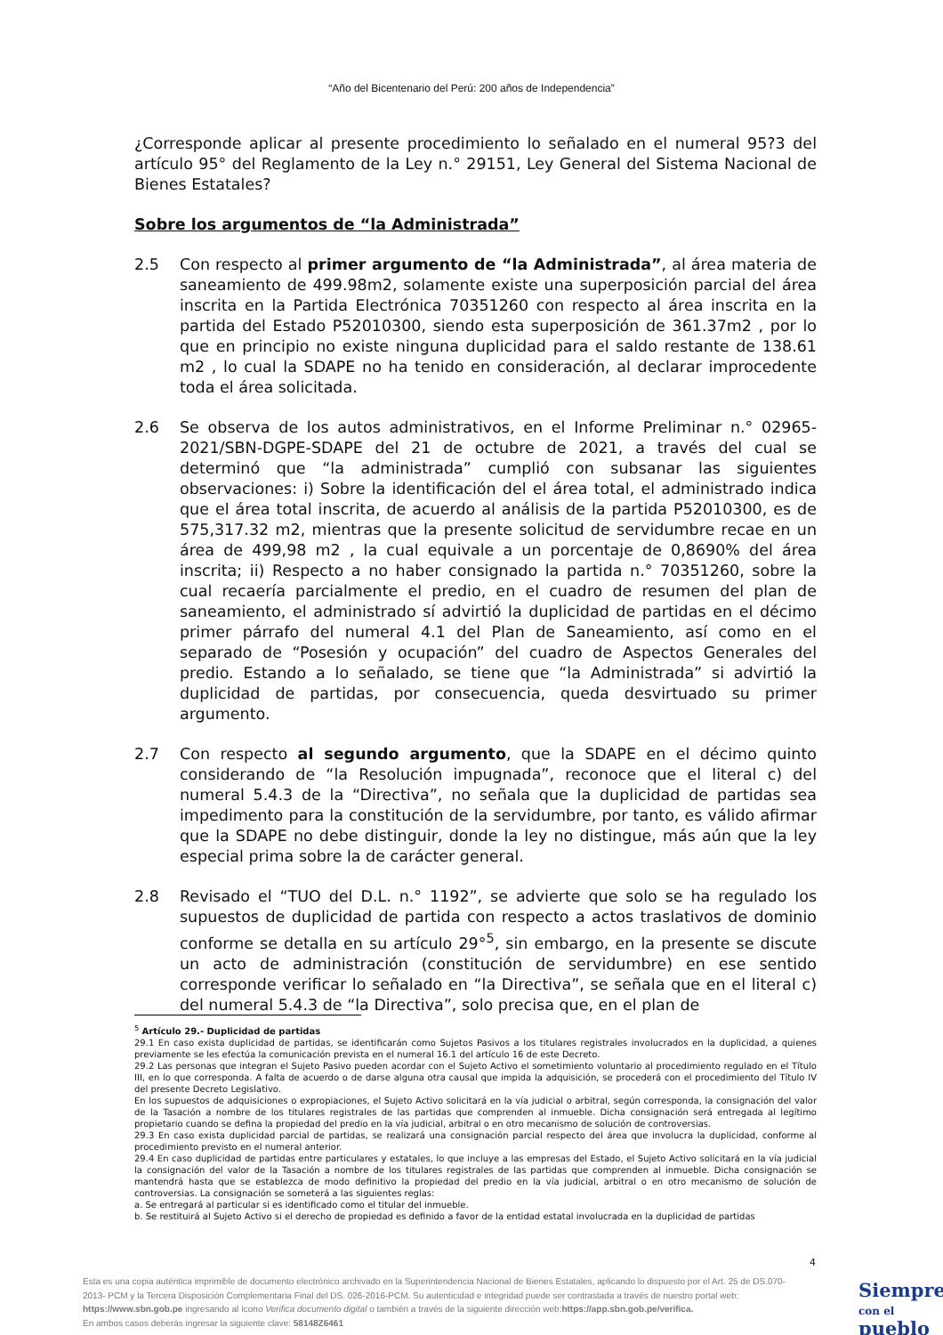“Año del Bicentenario del Perú: 200 años de Independencia”
¿Corresponde aplicar al presente procedimiento lo señalado en el numeral 95?3 del artículo 95° del Reglamento de la Ley n.° 29151, Ley General del Sistema Nacional de Bienes Estatales?
Sobre los argumentos de “la Administrada”
2.5 Con respecto al primer argumento de “la Administrada”, al área materia de saneamiento de 499.98m2, solamente existe una superposición parcial del área inscrita en la Partida Electrónica 70351260 con respecto al área inscrita en la partida del Estado P52010300, siendo esta superposición de 361.37m2 , por lo que en principio no existe ninguna duplicidad para el saldo restante de 138.61 m2 , lo cual la SDAPE no ha tenido en consideración, al declarar improcedente toda el área solicitada.
2.6 Se observa de los autos administrativos, en el Informe Preliminar n.° 02965-2021/SBN-DGPE-SDAPE del 21 de octubre de 2021, a través del cual se determinó que “la administrada” cumplió con subsanar las siguientes observaciones: i) Sobre la identificación del el área total, el administrado indica que el área total inscrita, de acuerdo al análisis de la partida P52010300, es de 575,317.32 m2, mientras que la presente solicitud de servidumbre recae en un área de 499,98 m2 , la cual equivale a un porcentaje de 0,8690% del área inscrita; ii) Respecto a no haber consignado la partida n.° 70351260, sobre la cual recaería parcialmente el predio, en el cuadro de resumen del plan de saneamiento, el administrado sí advirtió la duplicidad de partidas en el décimo primer párrafo del numeral 4.1 del Plan de Saneamiento, así como en el separado de “Posesión y ocupación” del cuadro de Aspectos Generales del predio. Estando a lo señalado, se tiene que “la Administrada” si advirtió la duplicidad de partidas, por consecuencia, queda desvirtuado su primer argumento.
2.7 Con respecto al segundo argumento, que la SDAPE en el décimo quinto considerando de “la Resolución impugnada”, reconoce que el literal c) del numeral 5.4.3 de la “Directiva”, no señala que la duplicidad de partidas sea impedimento para la constitución de la servidumbre, por tanto, es válido afirmar que la SDAPE no debe distinguir, donde la ley no distingue, más aún que la ley especial prima sobre la de carácter general.
2.8 Revisado el “TUO del D.L. n.° 1192”, se advierte que solo se ha regulado los supuestos de duplicidad de partida con respecto a actos traslativos de dominio conforme se detalla en su artículo 29°<sup>5</sup>, sin embargo, en la presente se discute un acto de administración (constitución de servidumbre) en ese sentido corresponde verificar lo señalado en “la Directiva”, se señala que en el literal c) del numeral 5.4.3 de “la Directiva”, solo precisa que, en el plan de
<sup>5</sup> Artículo 29.- Duplicidad de partidas
29.1 En caso exista duplicidad de partidas, se identificarán como Sujetos Pasivos a los titulares registrales involucrados en la duplicidad, a quienes previamente se les efectúa la comunicación prevista en el numeral 16.1 del artículo 16 de este Decreto.
29.2 Las personas que integran el Sujeto Pasivo pueden acordar con el Sujeto Activo el sometimiento voluntario al procedimiento regulado en el Título III, en lo que corresponda. A falta de acuerdo o de darse alguna otra causal que impida la adquisición, se procederá con el procedimiento del Título IV del presente Decreto Legislativo.
En los supuestos de adquisiciones o expropiaciones, el Sujeto Activo solicitará en la vía judicial o arbitral, según corresponda, la consignación del valor de la Tasación a nombre de los titulares registrales de las partidas que comprenden al inmueble. Dicha consignación será entregada al legítimo propietario cuando se defina la propiedad del predio en la vía judicial, arbitral o en otro mecanismo de solución de controversias.
29.3 En caso exista duplicidad parcial de partidas, se realizará una consignación parcial respecto del área que involucra la duplicidad, conforme al procedimiento previsto en el numeral anterior.
29.4 En caso duplicidad de partidas entre particulares y estatales, lo que incluye a las empresas del Estado, el Sujeto Activo solicitará en la vía judicial la consignación del valor de la Tasación a nombre de los titulares registrales de las partidas que comprenden al inmueble. Dicha consignación se mantendrá hasta que se establezca de modo definitivo la propiedad del predio en la vía judicial, arbitral o en otro mecanismo de solución de controversias. La consignación se someterá a las siguientes reglas:
a. Se entregará al particular si es identificado como el titular del inmueble.
b. Se restituirá al Sujeto Activo si el derecho de propiedad es definido a favor de la entidad estatal involucrada en la duplicidad de partidas
4
Esta es una copia auténtica imprimible de documento electrónico archivado en la Superintendencia Nacional de Bienes Estatales, aplicando lo dispuesto por el Art. 25 de DS.070-2013- PCM y la Tercera Disposición Complementaria Final del DS. 026-2016-PCM. Su autenticidad e integridad puede ser contrastada a través de nuestro portal web: https://www.sbn.gob.pe ingresando al ícono Verifica documento digital o también a través de la siguiente dirección web:https://app.sbn.gob.pe/verifica.
En ambos casos deberás ingresar la siguiente clave: 58148Z6461
Siempre
con el pueblo